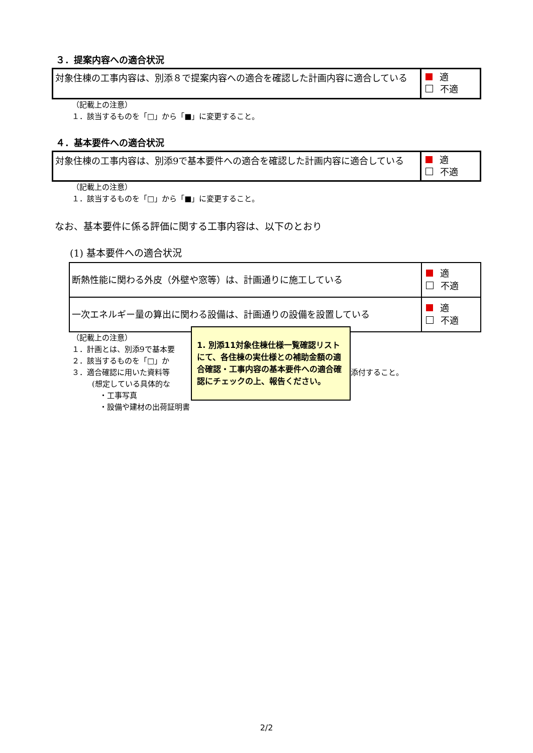３．提案内容への適合状況
| 対象住棟の工事内容は、別添８で提案内容への適合を確認した計画内容に適合している | 適 不適 |
（記載上の注意）
１．該当するものを「□」から「■」に変更すること。
４．基本要件への適合状況
| 対象住棟の工事内容は、別添9で基本要件への適合を確認した計画内容に適合している | 適 不適 |
（記載上の注意）
１．該当するものを「□」から「■」に変更すること。
なお、基本要件に係る評価に関する工事内容は、以下のとおり
(1) 基本要件への適合状況
| 断熱性能に関わる外皮（外壁や窓等）は、計画通りに施工している | 適 不適 |
| 一次エネルギー量の算出に関わる設備は、計画通りの設備を設置している | 適 不適 |
（記載上の注意）
１．計画とは、別添9で基本要
２．該当するものを「□」か
３．適合確認に用いた資料等
(想定している具体的な
・工事写真
・設備や建材の出荷証明書
1. 別添11対象住棟仕様一覧確認リストにて、各住棟の実仕様との補助金額の適合確認・工事内容の基本要件への適合確認にチェックの上、報告ください。
添付すること。
2/2